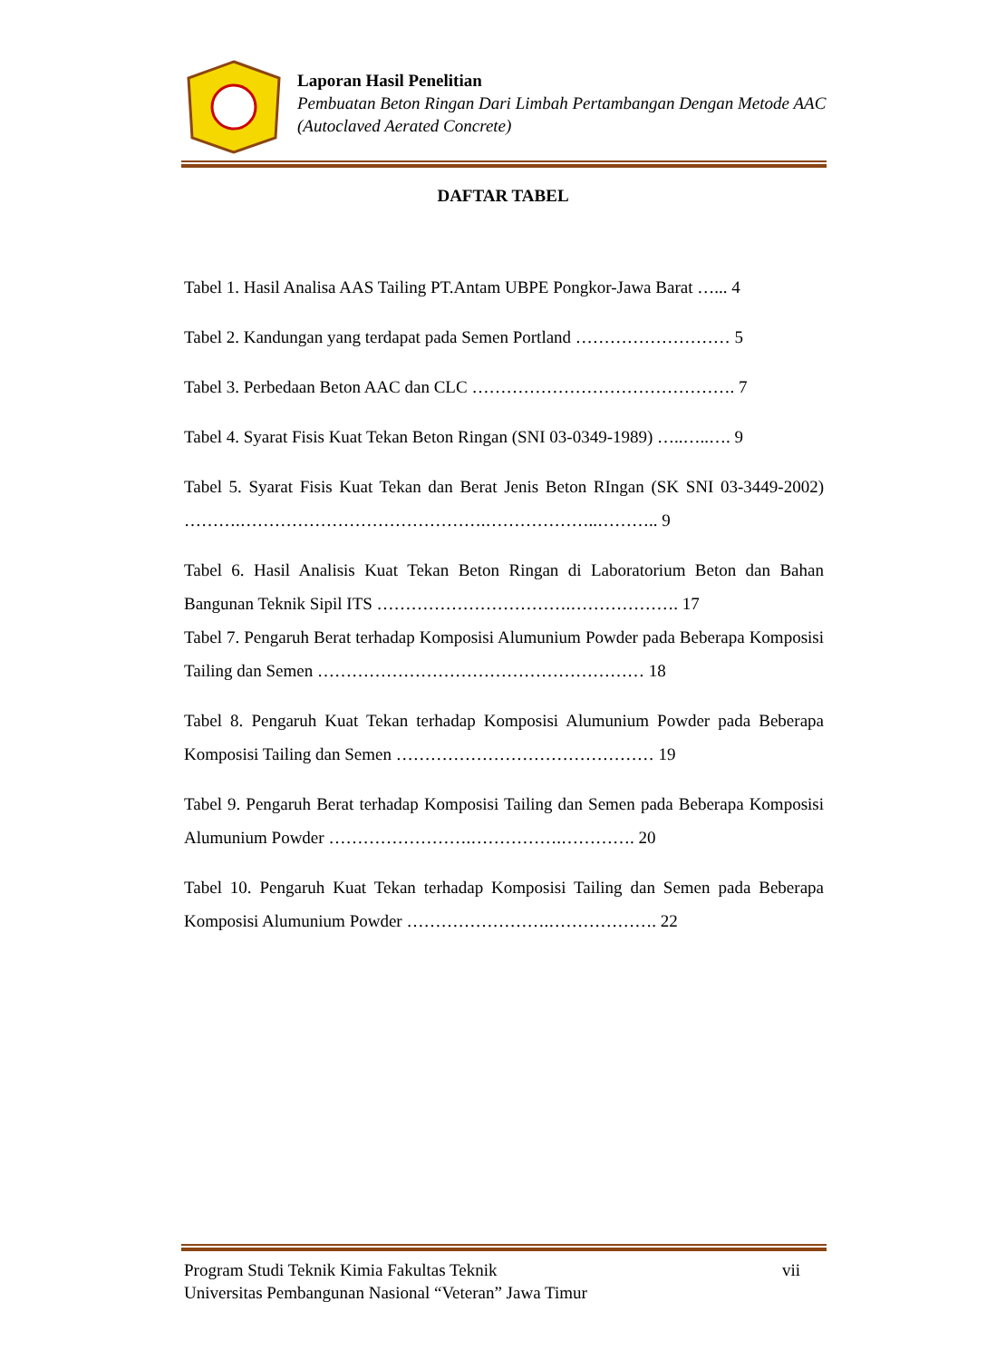Laporan Hasil Penelitian
Pembuatan Beton Ringan Dari Limbah Pertambangan Dengan Metode AAC (Autoclaved Aerated Concrete)
DAFTAR TABEL
Tabel 1. Hasil Analisa AAS Tailing PT.Antam UBPE Pongkor-Jawa Barat …... 4
Tabel 2. Kandungan yang terdapat pada Semen Portland ……………………… 5
Tabel 3. Perbedaan Beton AAC dan CLC ………………………………………. 7
Tabel 4. Syarat Fisis Kuat Tekan Beton Ringan (SNI 03-0349-1989) …..…..…. 9
Tabel 5. Syarat Fisis Kuat Tekan dan Berat Jenis Beton RIngan (SK SNI 03-3449-2002) ……….…………………………………….………………..……….. 9
Tabel 6. Hasil Analisis Kuat Tekan Beton Ringan di Laboratorium Beton dan Bahan Bangunan Teknik Sipil ITS …………………………….………………. 17
Tabel 7. Pengaruh Berat terhadap Komposisi Alumunium Powder pada Beberapa Komposisi Tailing dan Semen ………………………………………………… 18
Tabel 8. Pengaruh Kuat Tekan terhadap Komposisi Alumunium Powder pada Beberapa Komposisi Tailing dan Semen ……………………………………… 19
Tabel 9. Pengaruh Berat terhadap Komposisi Tailing dan Semen pada Beberapa Komposisi Alumunium Powder …………………….…………….…………. 20
Tabel 10. Pengaruh Kuat Tekan terhadap Komposisi Tailing dan Semen pada Beberapa Komposisi Alumunium Powder …………………….………………. 22
Program Studi Teknik Kimia Fakultas Teknik vii
Universitas Pembangunan Nasional “Veteran” Jawa Timur